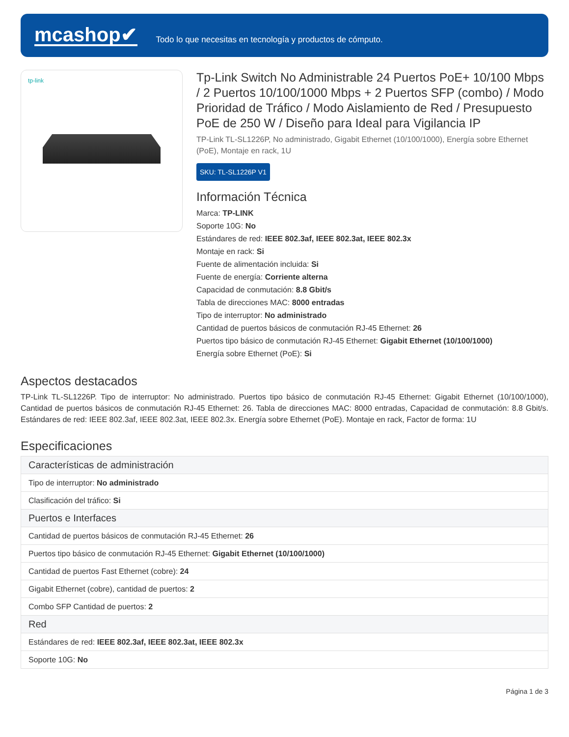mcashop✔
Todo lo que necesitas en tecnología y productos de cómputo.
tp-link
Tp-Link Switch No Administrable 24 Puertos PoE+ 10/100 Mbps / 2 Puertos 10/100/1000 Mbps + 2 Puertos SFP (combo) / Modo Prioridad de Tráfico / Modo Aislamiento de Red / Presupuesto PoE de 250 W / Diseño para Ideal para Vigilancia IP
TP-Link TL-SL1226P, No administrado, Gigabit Ethernet (10/100/1000), Energía sobre Ethernet (PoE), Montaje en rack, 1U
SKU: TL-SL1226P V1
Información Técnica
Marca: TP-LINK
Soporte 10G: No
Estándares de red: IEEE 802.3af, IEEE 802.3at, IEEE 802.3x
Montaje en rack: Si
Fuente de alimentación incluida: Si
Fuente de energía: Corriente alterna
Capacidad de conmutación: 8.8 Gbit/s
Tabla de direcciones MAC: 8000 entradas
Tipo de interruptor: No administrado
Cantidad de puertos básicos de conmutación RJ-45 Ethernet: 26
Puertos tipo básico de conmutación RJ-45 Ethernet: Gigabit Ethernet (10/100/1000)
Energía sobre Ethernet (PoE): Si
Aspectos destacados
TP-Link TL-SL1226P. Tipo de interruptor: No administrado. Puertos tipo básico de conmutación RJ-45 Ethernet: Gigabit Ethernet (10/100/1000), Cantidad de puertos básicos de conmutación RJ-45 Ethernet: 26. Tabla de direcciones MAC: 8000 entradas, Capacidad de conmutación: 8.8 Gbit/s. Estándares de red: IEEE 802.3af, IEEE 802.3at, IEEE 802.3x. Energía sobre Ethernet (PoE). Montaje en rack, Factor de forma: 1U
Especificaciones
| Características de administración |
| --- |
| Tipo de interruptor: No administrado |
| Clasificación del tráfico: Si |
| Puertos e Interfaces |
| Cantidad de puertos básicos de conmutación RJ-45 Ethernet: 26 |
| Puertos tipo básico de conmutación RJ-45 Ethernet: Gigabit Ethernet (10/100/1000) |
| Cantidad de puertos Fast Ethernet (cobre): 24 |
| Gigabit Ethernet (cobre), cantidad de puertos: 2 |
| Combo SFP Cantidad de puertos: 2 |
| Red |
| Estándares de red: IEEE 802.3af, IEEE 802.3at, IEEE 802.3x |
| Soporte 10G: No |
Página 1 de 3